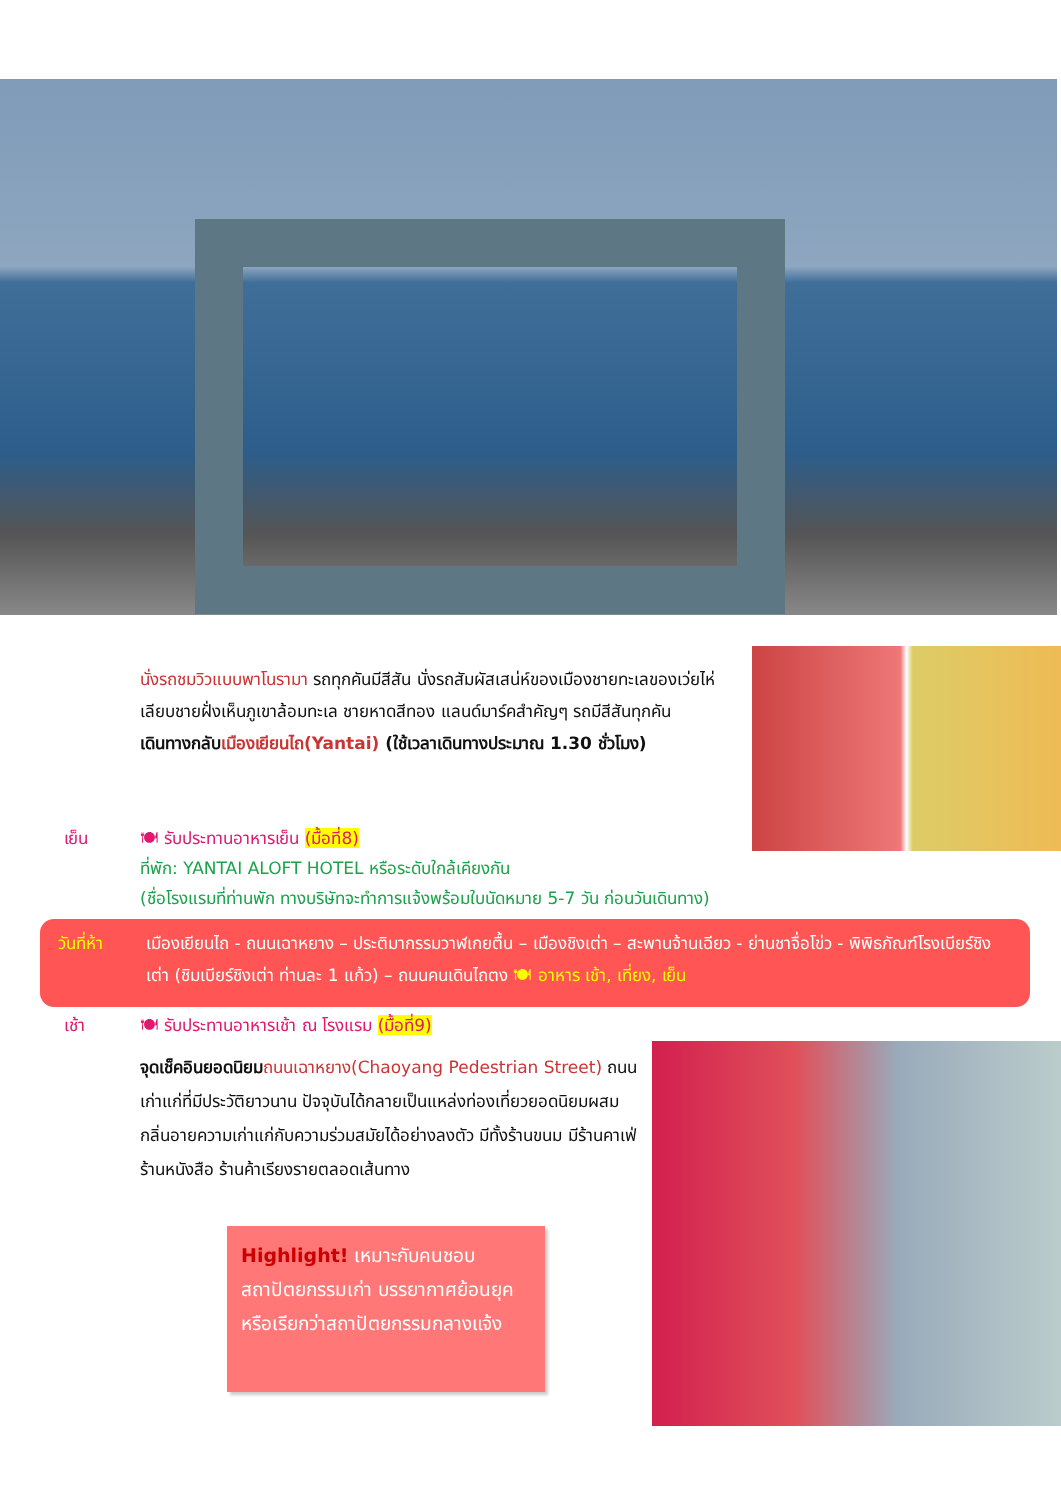นั่งรถชมวิวแบบพาโนรามา รถทุกคันมีสีสัน นั่งรถสัมผัสเสน่ห์ของเมืองชายทะเลของเว่ยไห่ เลียบชายฝั่งเห็นภูเขาล้อมทะเล ชายหาดสีทอง แลนด์มาร์คสำคัญๆ รถมีสีสันทุกคัน
เดินทางกลับเมืองเยียนไถ(Yantai) (ใช้เวลาเดินทางประมาณ 1.30 ชั่วโมง)
เย็น 🍽 รับประทานอาหารเย็น (มื้อที่8)
ที่พัก: YANTAI ALOFT HOTEL หรือระดับใกล้เคียงกัน
(ชื่อโรงแรมที่ท่านพัก ทางบริษัทจะทำการแจ้งพร้อมใบนัดหมาย 5-7 วัน ก่อนวันเดินทาง)
วันที่ห้า เมืองเยียนไถ - ถนนเฉาหยาง – ประติมากรรมวาฬเกยตื้น – เมืองชิงเต่า – สะพานจ้านเฉียว - ย่านชาจื่อโข่ว - พิพิธภัณฑ์โรงเบียร์ชิงเต่า (ชิมเบียร์ชิงเต่า ท่านละ 1 แก้ว) – ถนนคนเดินไถตง 🍽 อาหาร เช้า, เที่ยง, เย็น
เช้า 🍽 รับประทานอาหารเช้า ณ โรงแรม (มื้อที่9)
จุดเช็คอินยอดนิยม ถนนเฉาหยาง(Chaoyang Pedestrian Street) ถนนเก่าแก่ที่มีประวัติยาวนาน ปัจจุบันได้กลายเป็นแหล่งท่องเที่ยวยอดนิยมผสมกลิ่นอายความเก่าแก่กับความร่วมสมัยได้อย่างลงตัว มีทั้งร้านขนม มีร้านคาเฟ่ ร้านหนังสือ ร้านค้าเรียงรายตลอดเส้นทาง
Highlight! เหมาะกับคนชอบสถาปัตยกรรมเก่า บรรยากาศย้อนยุค หรือเรียกว่าสถาปัตยกรรมกลางแจ้ง